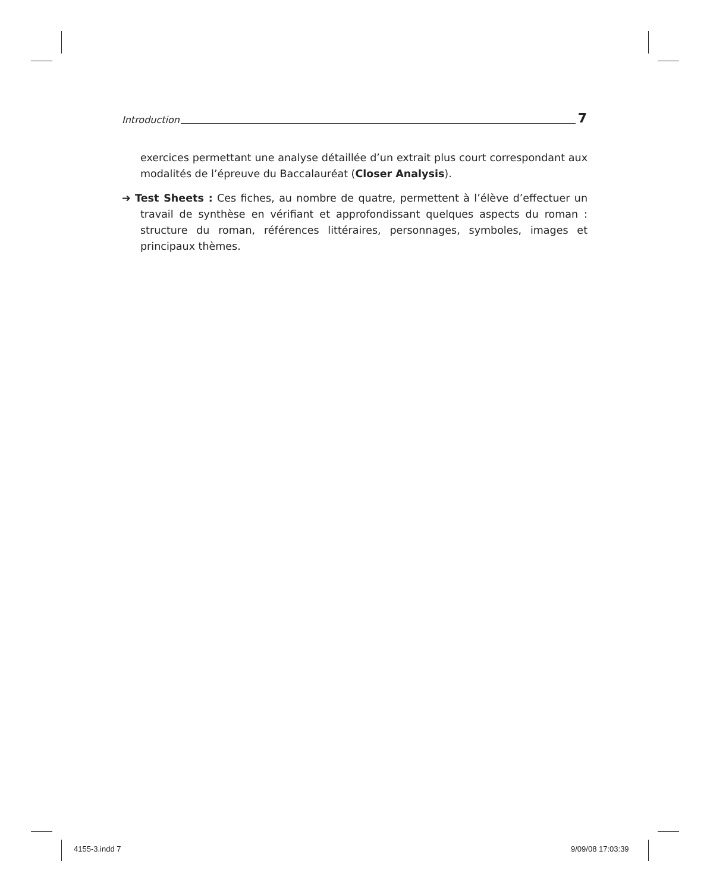Introduction 7
exercices permettant une analyse détaillée d’un extrait plus court correspondant aux modalités de l’épreuve du Baccalauréat (Closer Analysis).
➔ Test Sheets : Ces fiches, au nombre de quatre, permettent à l’élève d’effectuer un travail de synthèse en vérifiant et approfondissant quelques aspects du roman : structure du roman, références littéraires, personnages, symboles, images et principaux thèmes.
4155-3.indd 7 9/09/08 17:03:39